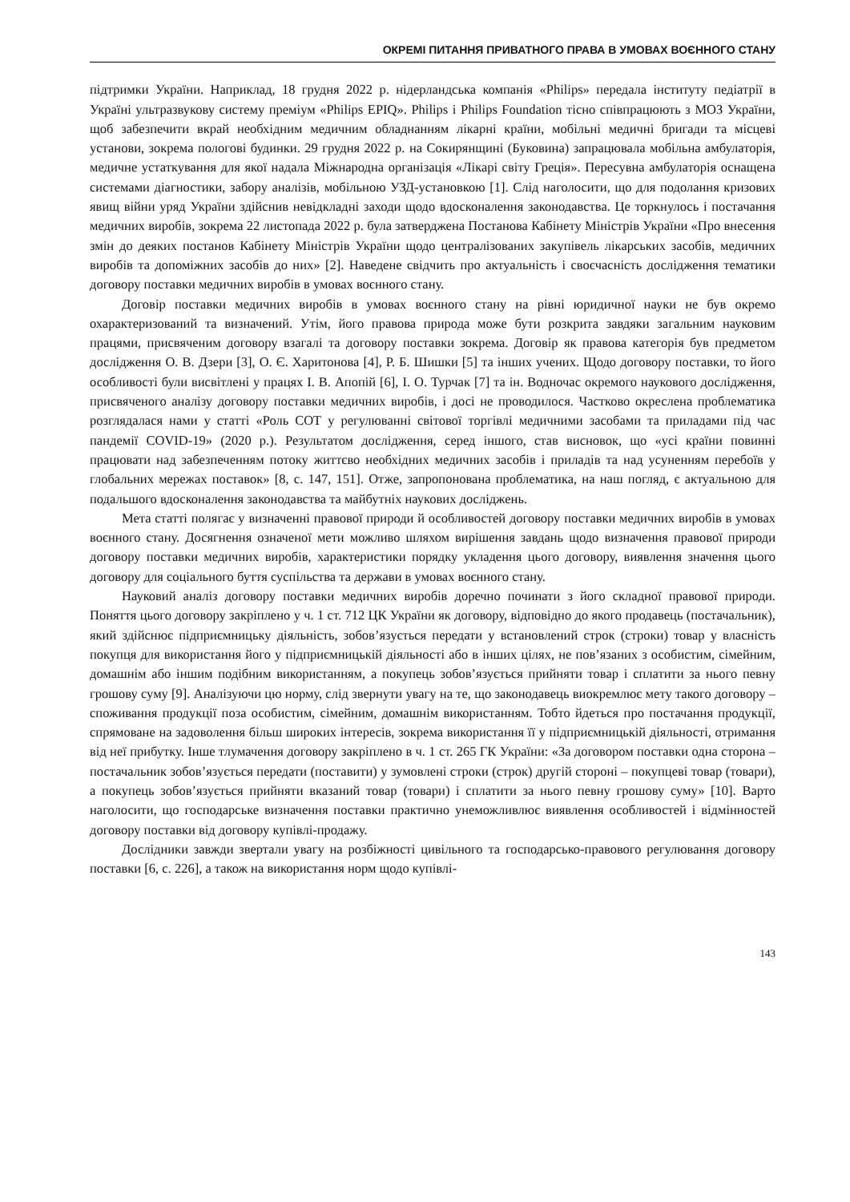ОКРЕМІ ПИТАННЯ ПРИВАТНОГО ПРАВА В УМОВАХ ВОЄННОГО СТАНУ
підтримки України. Наприклад, 18 грудня 2022 р. нідерландська компанія «Philips» передала інституту педіатрії в Україні ультразвукову систему преміум «Philips EPIQ». Philips і Philips Foundation тісно співпрацюють з МОЗ України, щоб забезпечити вкрай необхідним медичним обладнанням лікарні країни, мобільні медичні бригади та місцеві установи, зокрема пологові будинки. 29 грудня 2022 р. на Сокирянщині (Буковина) запрацювала мобільна амбулаторія, медичне устаткування для якої надала Міжнародна організація «Лікарі світу Греція». Пересувна амбулаторія оснащена системами діагностики, забору аналізів, мобільною УЗД-установкою [1]. Слід наголосити, що для подолання кризових явищ війни уряд України здійснив невідкладні заходи щодо вдосконалення законодавства. Це торкнулось і постачання медичних виробів, зокрема 22 листопада 2022 р. була затверджена Постанова Кабінету Міністрів України «Про внесення змін до деяких постанов Кабінету Міністрів України щодо централізованих закупівель лікарських засобів, медичних виробів та допоміжних засобів до них» [2]. Наведене свідчить про актуальність і своєчасність дослідження тематики договору поставки медичних виробів в умовах воєнного стану.
Договір поставки медичних виробів в умовах воєнного стану на рівні юридичної науки не був окремо охарактеризований та визначений. Утім, його правова природа може бути розкрита завдяки загальним науковим працями, присвяченим договору взагалі та договору поставки зокрема. Договір як правова категорія був предметом дослідження О. В. Дзери [3], О. Є. Харитонова [4], Р. Б. Шишки [5] та інших учених. Щодо договору поставки, то його особливості були висвітлені у працях І. В. Апопій [6], І. О. Турчак [7] та ін. Водночас окремого наукового дослідження, присвяченого аналізу договору поставки медичних виробів, і досі не проводилося. Частково окреслена проблематика розглядалася нами у статті «Роль СОТ у регулюванні світової торгівлі медичними засобами та приладами під час пандемії COVID-19» (2020 р.). Результатом дослідження, серед іншого, став висновок, що «усі країни повинні працювати над забезпеченням потоку життєво необхідних медичних засобів і приладів та над усуненням перебоїв у глобальних мережах поставок» [8, с. 147, 151]. Отже, запропонована проблематика, на наш погляд, є актуальною для подальшого вдосконалення законодавства та майбутніх наукових досліджень.
Мета статті полягає у визначенні правової природи й особливостей договору поставки медичних виробів в умовах воєнного стану. Досягнення означеної мети можливо шляхом вирішення завдань щодо визначення правової природи договору поставки медичних виробів, характеристики порядку укладення цього договору, виявлення значення цього договору для соціального буття суспільства та держави в умовах воєнного стану.
Науковий аналіз договору поставки медичних виробів доречно починати з його складної правової природи. Поняття цього договору закріплено у ч. 1 ст. 712 ЦК України як договору, відповідно до якого продавець (постачальник), який здійснює підприємницьку діяльність, зобов’язується передати у встановлений строк (строки) товар у власність покупця для використання його у підприємницькій діяльності або в інших цілях, не пов’язаних з особистим, сімейним, домашнім або іншим подібним використанням, а покупець зобов’язується прийняти товар і сплатити за нього певну грошову суму [9]. Аналізуючи цю норму, слід звернути увагу на те, що законодавець виокремлює мету такого договору – споживання продукції поза особистим, сімейним, домашнім використанням. Тобто йдеться про постачання продукції, спрямоване на задоволення більш широких інтересів, зокрема використання її у підприємницькій діяльності, отримання від неї прибутку. Інше тлумачення договору закріплено в ч. 1 ст. 265 ГК України: «За договором поставки одна сторона – постачальник зобов’язується передати (поставити) у зумовлені строки (строк) другій стороні – покупцеві товар (товари), а покупець зобов’язується прийняти вказаний товар (товари) і сплатити за нього певну грошову суму» [10]. Варто наголосити, що господарське визначення поставки практично унеможливлює виявлення особливостей і відмінностей договору поставки від договору купівлі-продажу.
Дослідники завжди звертали увагу на розбіжності цивільного та господарсько-правового регулювання договору поставки [6, с. 226], а також на використання норм щодо купівлі-
143